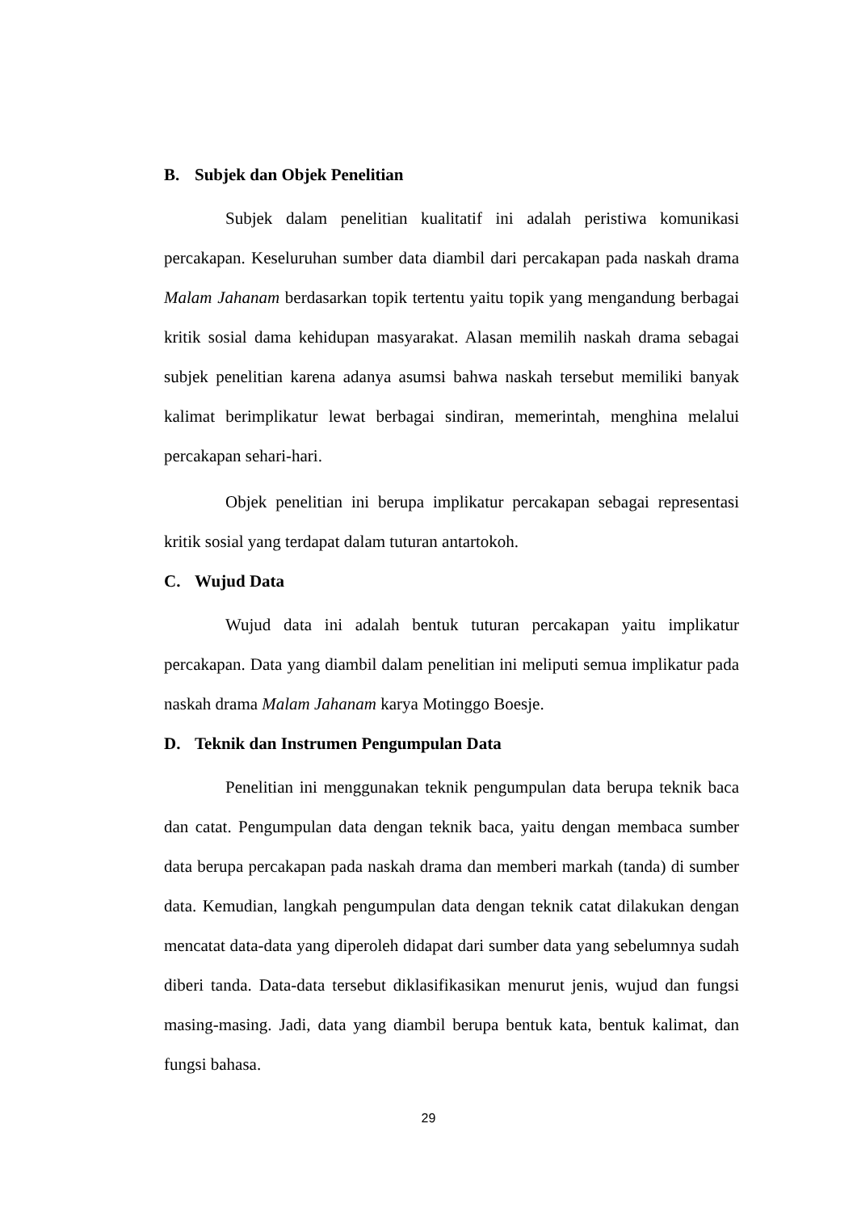B. Subjek dan Objek Penelitian
Subjek dalam penelitian kualitatif ini adalah peristiwa komunikasi percakapan. Keseluruhan sumber data diambil dari percakapan pada naskah drama Malam Jahanam berdasarkan topik tertentu yaitu topik yang mengandung berbagai kritik sosial dama kehidupan masyarakat. Alasan memilih naskah drama sebagai subjek penelitian karena adanya asumsi bahwa naskah tersebut memiliki banyak kalimat berimplikatur lewat berbagai sindiran, memerintah, menghina melalui percakapan sehari-hari.
Objek penelitian ini berupa implikatur percakapan sebagai representasi kritik sosial yang terdapat dalam tuturan antartokoh.
C. Wujud Data
Wujud data ini adalah bentuk tuturan percakapan yaitu implikatur percakapan. Data yang diambil dalam penelitian ini meliputi semua implikatur pada naskah drama Malam Jahanam karya Motinggo Boesje.
D. Teknik dan Instrumen Pengumpulan Data
Penelitian ini menggunakan teknik pengumpulan data berupa teknik baca dan catat. Pengumpulan data dengan teknik baca, yaitu dengan membaca sumber data berupa percakapan pada naskah drama dan memberi markah (tanda) di sumber data. Kemudian, langkah pengumpulan data dengan teknik catat dilakukan dengan mencatat data-data yang diperoleh didapat dari sumber data yang sebelumnya sudah diberi tanda. Data-data tersebut diklasifikasikan menurut jenis, wujud dan fungsi masing-masing. Jadi, data yang diambil berupa bentuk kata, bentuk kalimat, dan fungsi bahasa.
29